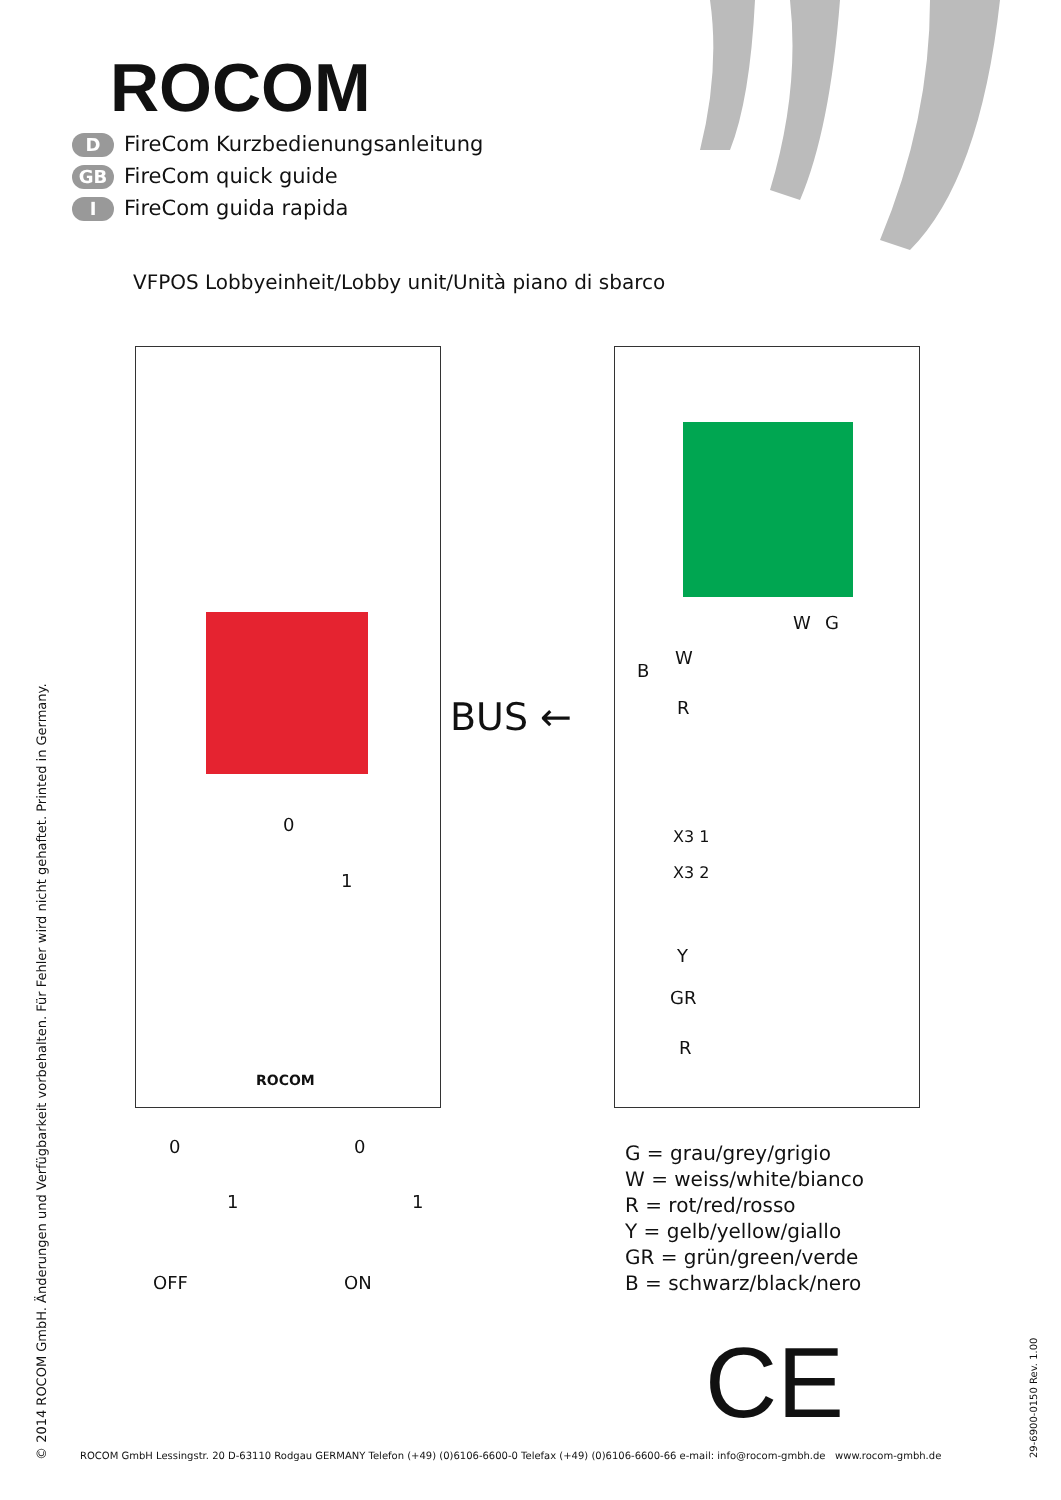ROCOM
D FireCom Kurzbedienungsanleitung
GB FireCom quick guide
I FireCom guida rapida
VFPOS Lobbyeinheit/Lobby unit/Unità piano di sbarco
0
1
ROCOM
W G
W
B
R
X3 1
X3 2
Y
GR
R
BUS ←
0
1
OFF
0
1
ON
G = grau/grey/grigio
W = weiss/white/bianco
R = rot/red/rosso
Y = gelb/yellow/giallo
GR = grün/green/verde
B = schwarz/black/nero
CE
© 2014 ROCOM GmbH. Änderungen und Verfügbarkeit vorbehalten. Für Fehler wird nicht gehaftet. Printed in Germany. 29-6900-0150 Rev. 1.00
ROCOM GmbH Lessingstr. 20 D-63110 Rodgau GERMANY Telefon (+49) (0)6106-6600-0 Telefax (+49) (0)6106-6600-66 e-mail: info@rocom-gmbh.de www.rocom-gmbh.de